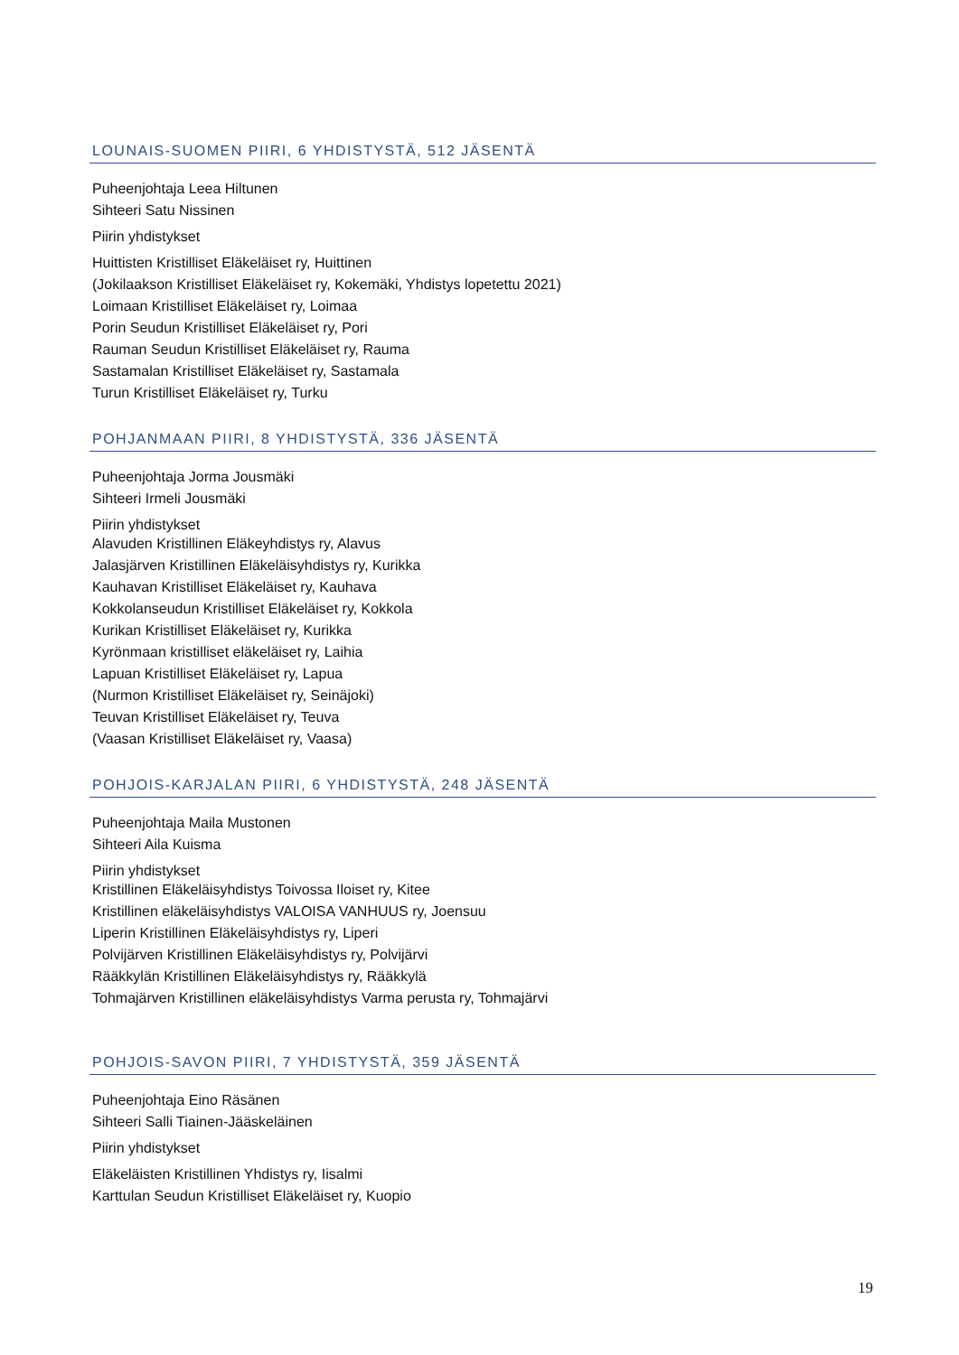LOUNAIS-SUOMEN PIIRI, 6 YHDISTYSTÄ, 512 JÄSENTÄ
Puheenjohtaja Leea Hiltunen
Sihteeri Satu Nissinen
Piirin yhdistykset
Huittisten Kristilliset Eläkeläiset ry, Huittinen
(Jokilaakson Kristilliset Eläkeläiset ry, Kokemäki, Yhdistys lopetettu 2021)
Loimaan Kristilliset Eläkeläiset ry, Loimaa
Porin Seudun Kristilliset Eläkeläiset ry, Pori
Rauman Seudun Kristilliset Eläkeläiset ry, Rauma
Sastamalan Kristilliset Eläkeläiset ry, Sastamala
Turun Kristilliset Eläkeläiset ry, Turku
POHJANMAAN PIIRI, 8 YHDISTYSTÄ, 336 JÄSENTÄ
Puheenjohtaja Jorma Jousmäki
Sihteeri Irmeli Jousmäki
Piirin yhdistykset
Alavuden Kristillinen Eläkeyhdistys ry, Alavus
Jalasjärven Kristillinen Eläkeläisyhdistys ry, Kurikka
Kauhavan Kristilliset Eläkeläiset ry, Kauhava
Kokkolanseudun Kristilliset Eläkeläiset ry, Kokkola
Kurikan Kristilliset Eläkeläiset ry, Kurikka
Kyrönmaan kristilliset eläkeläiset ry, Laihia
Lapuan Kristilliset Eläkeläiset ry, Lapua
(Nurmon Kristilliset Eläkeläiset ry, Seinäjoki)
Teuvan Kristilliset Eläkeläiset ry, Teuva
(Vaasan Kristilliset Eläkeläiset ry, Vaasa)
POHJOIS-KARJALAN PIIRI, 6 YHDISTYSTÄ, 248 JÄSENTÄ
Puheenjohtaja Maila Mustonen
Sihteeri Aila Kuisma
Piirin yhdistykset
Kristillinen Eläkeläisyhdistys Toivossa Iloiset ry, Kitee
Kristillinen eläkeläisyhdistys VALOISA VANHUUS ry, Joensuu
Liperin Kristillinen Eläkeläisyhdistys ry, Liperi
Polvijärven Kristillinen Eläkeläisyhdistys ry, Polvijärvi
Rääkkylän Kristillinen Eläkeläisyhdistys ry, Rääkkylä
Tohmajärven Kristillinen eläkeläisyhdistys Varma perusta ry, Tohmajärvi
POHJOIS-SAVON PIIRI, 7 YHDISTYSTÄ, 359 JÄSENTÄ
Puheenjohtaja Eino Räsänen
Sihteeri Salli Tiainen-Jääskeläinen
Piirin yhdistykset
Eläkeläisten Kristillinen Yhdistys ry, Iisalmi
Karttulan Seudun Kristilliset Eläkeläiset ry, Kuopio
19